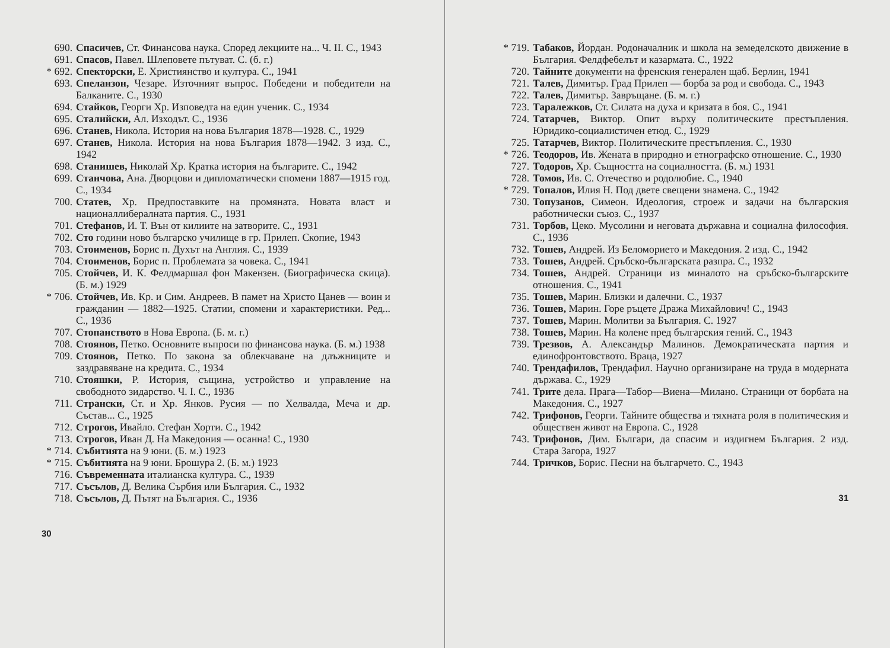690. Спасичев, Ст. Финансова наука. Според лекциите на... Ч. II. С., 1943
691. Спасов, Павел. Шлеповете пътуват. С. (б. г.)
* 692. Спекторски, Е. Християнство и култура. С., 1941
693. Спеланзон, Чезаре. Източният въпрос. Победени и победители на Балканите. С., 1930
694. Стайков, Георги Хр. Изповедта на един ученик. С., 1934
695. Сталийски, Ал. Изходът. С., 1936
696. Станев, Никола. История на нова България 1878—1928. С., 1929
697. Станев, Никола. История на нова България 1878—1942. 3 изд. С., 1942
698. Станишев, Николай Хр. Кратка история на българите. С., 1942
699. Станчова, Ана. Дворцови и дипломатически спомени 1887—1915 год. С., 1934
700. Статев, Хр. Предпоставките на промяната. Новата власт и националлибералната партия. С., 1931
701. Стефанов, И. Т. Вън от килиите на затворите. С., 1931
702. Сто години ново българско училище в гр. Прилеп. Скопие, 1943
703. Стоименов, Борис п. Духът на Англия. С., 1939
704. Стоименов, Борис п. Проблемата за човека. С., 1941
705. Стойчев, И. К. Фелдмаршал фон Макензен. (Биографическа скица). (Б. м.) 1929
* 706. Стойчев, Ив. Кр. и Сим. Андреев. В памет на Христо Цанев — воин и гражданин — 1882—1925. Статии, спомени и характеристики. Ред... С., 1936
707. Стопанството в Нова Европа. (Б. м. г.)
708. Стоянов, Петко. Основните въпроси по финансова наука. (Б. м.) 1938
709. Стоянов, Петко. По закона за облекчаване на длъжниците и заздравяване на кредита. С., 1934
710. Стояшки, Р. История, същина, устройство и управление на свободното зидарство. Ч. I. С., 1936
711. Странски, Ст. и Хр. Янков. Русия — по Хелвалда, Меча и др. Състав... С., 1925
712. Строгов, Ивайло. Стефан Хорти. С., 1942
713. Строгов, Иван Д. На Македония — осанна! С., 1930
* 714. Събитията на 9 юни. (Б. м.) 1923
* 715. Събитията на 9 юни. Брошура 2. (Б. м.) 1923
716. Съвременната италианска култура. С., 1939
717. Съсълов, Д. Велика Сърбия или България. С., 1932
718. Съсълов, Д. Пътят на България. С., 1936
30
* 719. Табаков, Йордан. Родоначалник и школа на земеделското движение в България. Фелдфебелът и казармата. С., 1922
720. Тайните документи на френския генерален щаб. Берлин, 1941
721. Талев, Димитър. Град Прилеп — борба за род и свобода. С., 1943
722. Талев, Димитър. Завръщане. (Б. м. г.)
723. Таралежков, Ст. Силата на духа и кризата в боя. С., 1941
724. Татарчев, Виктор. Опит върху политическите престъпления. Юридико-социалистичен етюд. С., 1929
725. Татарчев, Виктор. Политическите престъпления. С., 1930
* 726. Теодоров, Ив. Жената в природно и етнографско отношение. С., 1930
727. Тодоров, Хр. Същността на социалността. (Б. м.) 1931
728. Томов, Ив. С. Отечество и родолюбие. С., 1940
* 729. Топалов, Илия Н. Под двете свещени знамена. С., 1942
730. Топузанов, Симеон. Идеология, строеж и задачи на българския работнически съюз. С., 1937
731. Торбов, Цеко. Мусолини и неговата държавна и социална философия. С., 1936
732. Тошев, Андрей. Из Беломорието и Македония. 2 изд. С., 1942
733. Тошев, Андрей. Сръбско-българската разпра. С., 1932
734. Тошев, Андрей. Страници из миналото на сръбско-българските отношения. С., 1941
735. Тошев, Марин. Близки и далечни. С., 1937
736. Тошев, Марин. Горе ръцете Дража Михайлович! С., 1943
737. Тошев, Марин. Молитви за България. С. 1927
738. Тошев, Марин. На колене пред българския гений. С., 1943
739. Трезвов, А. Александър Малинов. Демократическата партия и единофронтовството. Враца, 1927
740. Трендафилов, Трендафил. Научно организиране на труда в модерната държава. С., 1929
741. Трите дела. Прага—Табор—Виена—Милано. Страници от борбата на Македония. С., 1927
742. Трифонов, Георги. Тайните общества и тяхната роля в политическия и обществен живот на Европа. С., 1928
743. Трифонов, Дим. Българи, да спасим и издигнем България. 2 изд. Стара Загора, 1927
744. Тричков, Борис. Песни на българчето. С., 1943
31